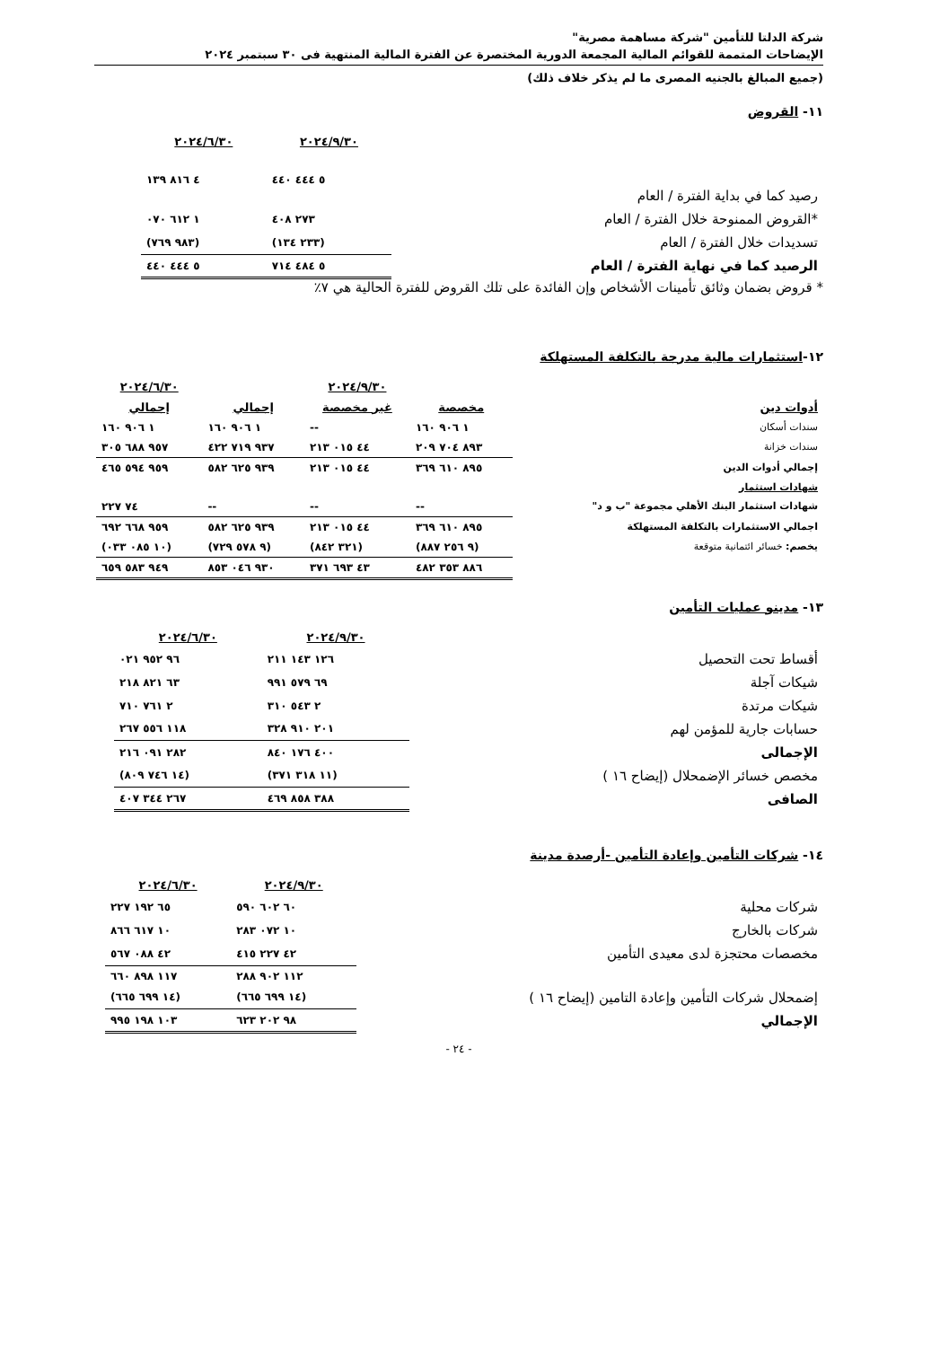شركة الدلتا للتأمين "شركة مساهمة مصرية"
الإيضاحات المتممة للقوائم المالية المجمعة الدورية المختصرة عن الفترة المالية المنتهية فى ٣٠ سبتمبر ٢٠٢٤
(جميع المبالغ بالجنيه المصرى ما لم يذكر خلاف ذلك)
١١- القروض
| | ٢٠٢٤/٩/٣٠ | ٢٠٢٤/٦/٣٠ |
| رصيد كما في بداية الفترة / العام | ٥ ٤٤٤ ٤٤٠ | ٤ ٨١٦ ١٣٩ |
| *القروض الممنوحة خلال الفترة / العام | ٢٧٣ ٤٠٨ | ١ ٦١٢ ٠٧٠ |
| تسديدات خلال الفترة / العام | (٢٣٣ ١٣٤) | (٩٨٣ ٧٦٩) |
| الرصيد كما في نهاية الفترة / العام | ٥ ٤٨٤ ٧١٤ | ٥ ٤٤٤ ٤٤٠ |
* قروض بضمان وثائق تأمينات الأشخاص وإن الفائدة على تلك القروض للفترة الحالية هي ٧٪
١٢-استثمارات مالية مدرجة بالتكلفة المستهلكة
| | | ٢٠٢٤/٩/٣٠ | | ٢٠٢٤/٦/٣٠ |
| أدوات دين | مخصصة | غير مخصصة | إجمالي | إجمالي |
| سندات أسكان | ١ ٩٠٦ ١٦٠ | -- | ١ ٩٠٦ ١٦٠ | ١ ٩٠٦ ١٦٠ |
| سندات خزانة | ٨٩٣ ٧٠٤ ٢٠٩ | ٤٤ ٠١٥ ٢١٣ | ٩٣٧ ٧١٩ ٤٢٢ | ٩٥٧ ٦٨٨ ٣٠٥ |
| إجمالي أدوات الدين | ٨٩٥ ٦١٠ ٣٦٩ | ٤٤ ٠١٥ ٢١٣ | ٩٣٩ ٦٢٥ ٥٨٢ | ٩٥٩ ٥٩٤ ٤٦٥ |
| شهادات استثمار | | | | |
| شهادات استثمار البنك الأهلي مجموعة "ب و د" | -- | -- | -- | ٧٤ ٢٢٧ |
| اجمالي الاستثمارات بالتكلفة المستهلكة | ٨٩٥ ٦١٠ ٣٦٩ | ٤٤ ٠١٥ ٢١٣ | ٩٣٩ ٦٢٥ ٥٨٢ | ٩٥٩ ٦٦٨ ٦٩٢ |
| يخصم: خسائر ائتمانية متوقعة | (٩ ٢٥٦ ٨٨٧) | (٣٢١ ٨٤٢) | (٩ ٥٧٨ ٧٢٩) | (١٠ ٠٨٥ ٠٣٣) |
| | ٨٨٦ ٣٥٣ ٤٨٢ | ٤٣ ٦٩٣ ٣٧١ | ٩٣٠ ٠٤٦ ٨٥٣ | ٩٤٩ ٥٨٣ ٦٥٩ |
١٣- مدينو عمليات التأمين
| | ٢٠٢٤/٩/٣٠ | ٢٠٢٤/٦/٣٠ |
| أقساط تحت التحصيل | ١٢٦ ١٤٣ ٢١١ | ٩٦ ٩٥٢ ٠٢١ |
| شيكات آجلة | ٦٩ ٥٧٩ ٩٩١ | ٦٣ ٨٢١ ٢١٨ |
| شيكات مرتدة | ٢ ٥٤٣ ٣١٠ | ٢ ٧٦١ ٧١٠ |
| حسابات جارية للمؤمن لهم | ٢٠١ ٩١٠ ٣٢٨ | ١١٨ ٥٥٦ ٢٦٧ |
| الإجمالى | ٤٠٠ ١٧٦ ٨٤٠ | ٢٨٢ ٠٩١ ٢١٦ |
| مخصص خسائر الإضمحلال (إيضاح ١٦ ) | (١١ ٣١٨ ٣٧١) | (١٤ ٧٤٦ ٨٠٩) |
| الصافى | ٣٨٨ ٨٥٨ ٤٦٩ | ٢٦٧ ٣٤٤ ٤٠٧ |
١٤- شركات التأمين وإعادة التأمين -أرصدة مدينة
| | ٢٠٢٤/٩/٣٠ | ٢٠٢٤/٦/٣٠ |
| شركات محلية | ٦٠ ٦٠٢ ٥٩٠ | ٦٥ ١٩٢ ٢٢٧ |
| شركات بالخارج | ١٠ ٠٧٢ ٢٨٣ | ١٠ ٦١٧ ٨٦٦ |
| مخصصات محتجزة لدى معيدى التأمين | ٤٢ ٢٢٧ ٤١٥ | ٤٢ ٠٨٨ ٥٦٧ |
| | ١١٢ ٩٠٢ ٢٨٨ | ١١٧ ٨٩٨ ٦٦٠ |
| إضمحلال شركات التأمين وإعادة التامين (إيضاح ١٦ ) | (١٤ ٦٩٩ ٦٦٥) | (١٤ ٦٩٩ ٦٦٥) |
| الإجمالي | ٩٨ ٢٠٢ ٦٢٣ | ١٠٣ ١٩٨ ٩٩٥ |
- ٢٤ -